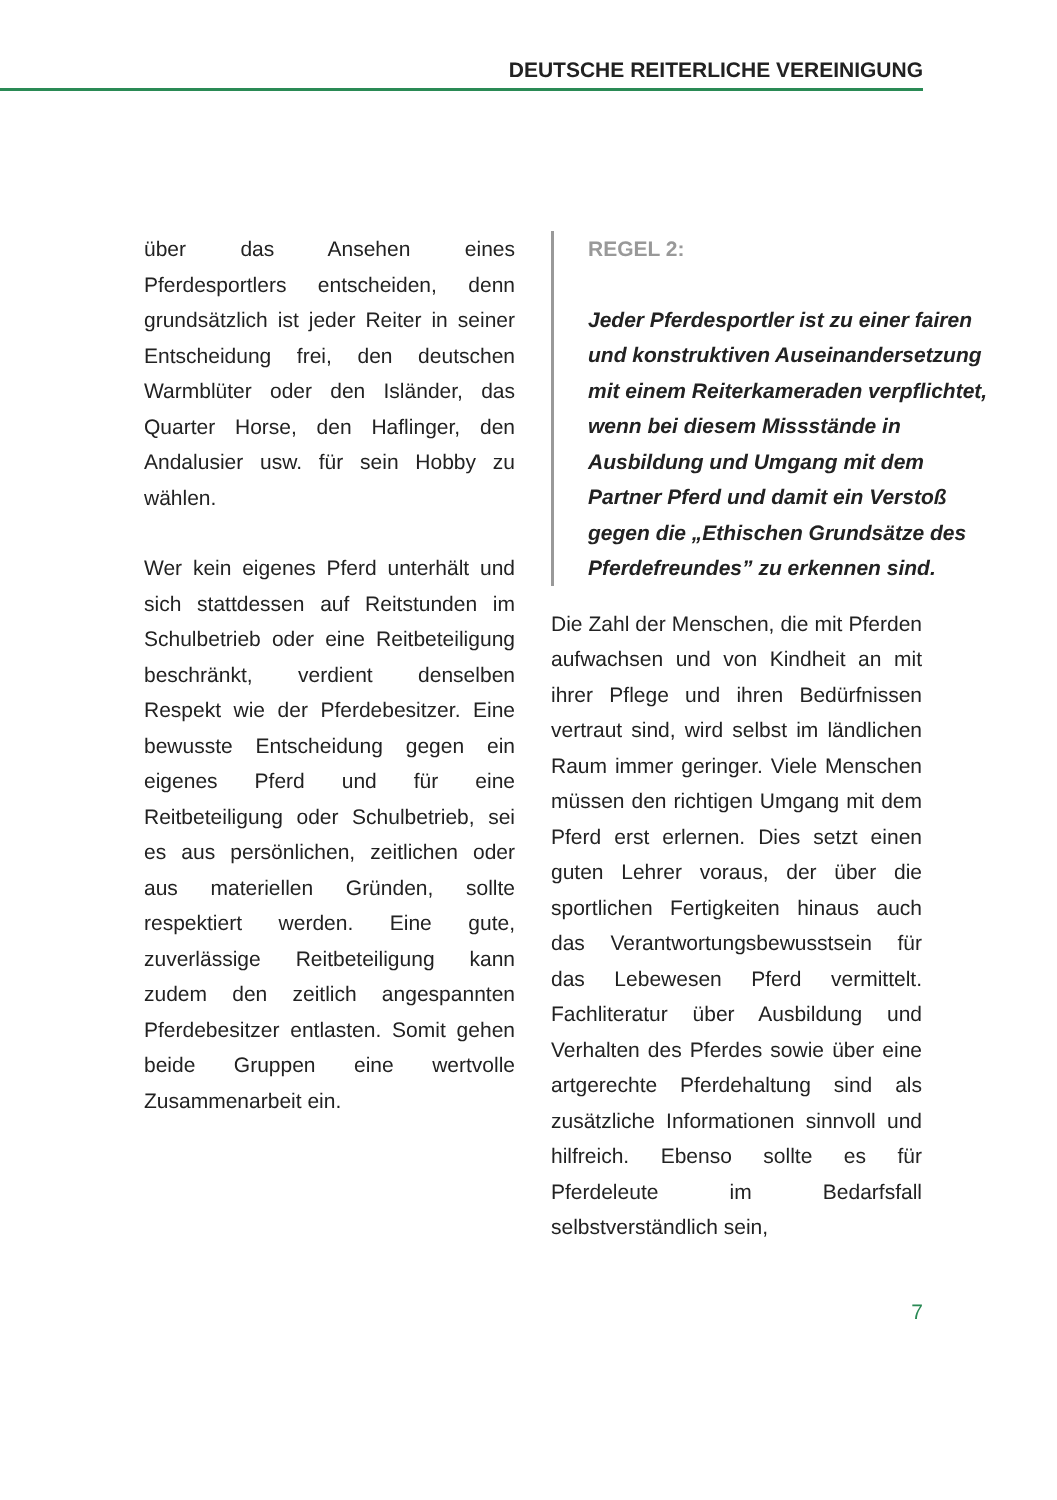DEUTSCHE REITERLICHE VEREINIGUNG
über das Ansehen eines Pferdesportlers entscheiden, denn grundsätzlich ist jeder Reiter in seiner Entscheidung frei, den deutschen Warmblüter oder den Isländer, das Quarter Horse, den Haflinger, den Andalusier usw. für sein Hobby zu wählen.
Wer kein eigenes Pferd unterhält und sich stattdessen auf Reitstunden im Schulbetrieb oder eine Reitbeteiligung beschränkt, verdient denselben Respekt wie der Pferdebesitzer. Eine bewusste Entscheidung gegen ein eigenes Pferd und für eine Reitbeteiligung oder Schulbetrieb, sei es aus persönlichen, zeitlichen oder aus materiellen Gründen, sollte respektiert werden. Eine gute, zuverlässige Reitbeteiligung kann zudem den zeitlich angespannten Pferdebesitzer entlasten. Somit gehen beide Gruppen eine wertvolle Zusammenarbeit ein.
REGEL 2:
Jeder Pferdesportler ist zu einer fairen und konstruktiven Auseinandersetzung mit einem Reiterkameraden verpflichtet, wenn bei diesem Missstände in Ausbildung und Umgang mit dem Partner Pferd und damit ein Verstoß gegen die „Ethischen Grundsätze des Pferdefreundes” zu erkennen sind.
Die Zahl der Menschen, die mit Pferden aufwachsen und von Kindheit an mit ihrer Pflege und ihren Bedürfnissen vertraut sind, wird selbst im ländlichen Raum immer geringer. Viele Menschen müssen den richtigen Umgang mit dem Pferd erst erlernen. Dies setzt einen guten Lehrer voraus, der über die sportlichen Fertigkeiten hinaus auch das Verantwortungsbewusstsein für das Lebewesen Pferd vermittelt. Fachliteratur über Ausbildung und Verhalten des Pferdes sowie über eine artgerechte Pferdehaltung sind als zusätzliche Informationen sinnvoll und hilfreich. Ebenso sollte es für Pferdeleute im Bedarfsfall selbstverständlich sein,
7